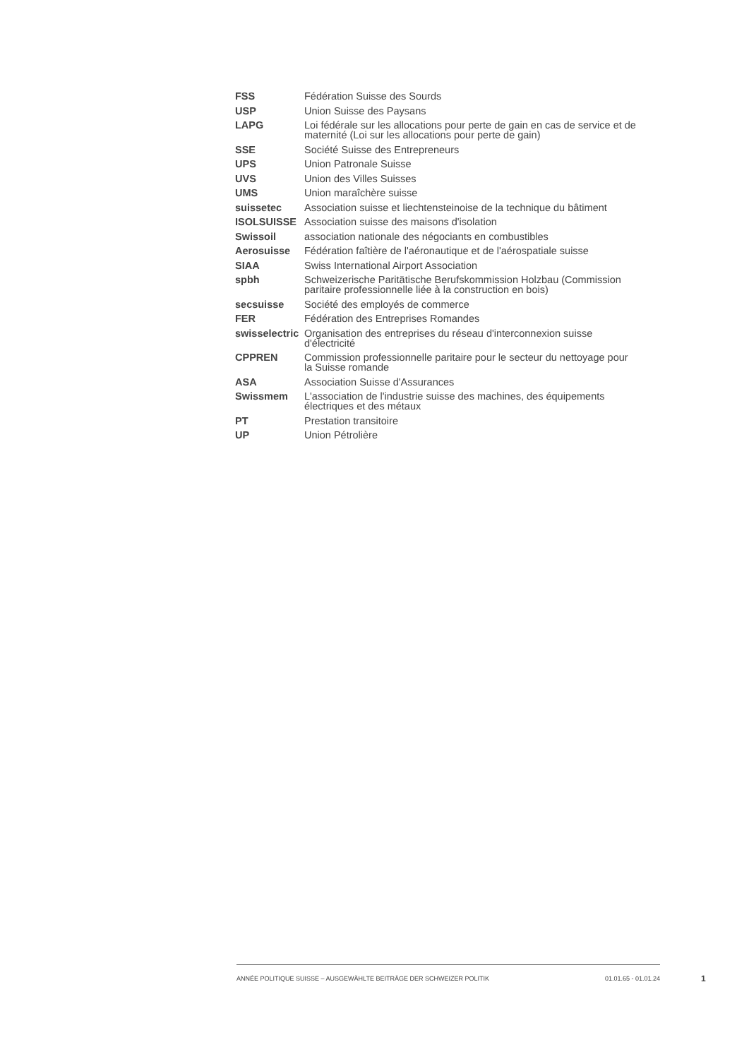| FSS | Fédération Suisse des Sourds |
| USP | Union Suisse des Paysans |
| LAPG | Loi fédérale sur les allocations pour perte de gain en cas de service et de maternité (Loi sur les allocations pour perte de gain) |
| SSE | Société Suisse des Entrepreneurs |
| UPS | Union Patronale Suisse |
| UVS | Union des Villes Suisses |
| UMS | Union maraîchère suisse |
| suissetec | Association suisse et liechtensteinoise de la technique du bâtiment |
| ISOLSUISSE | Association suisse des maisons d'isolation |
| Swissoil | association nationale des négociants en combustibles |
| Aerosuisse | Fédération faîtière de l'aéronautique et de l'aérospatiale suisse |
| SIAA | Swiss International Airport Association |
| spbh | Schweizerische Paritätische Berufskommission Holzbau (Commission paritaire professionnelle liée à la construction en bois) |
| secsuisse | Société des employés de commerce |
| FER | Fédération des Entreprises Romandes |
| swisselectric | Organisation des entreprises du réseau d'interconnexion suisse d'électricité |
| CPPREN | Commission professionnelle paritaire pour le secteur du nettoyage pour la Suisse romande |
| ASA | Association Suisse d'Assurances |
| Swissmem | L'association de l'industrie suisse des machines, des équipements électriques et des métaux |
| PT | Prestation transitoire |
| UP | Union Pétrolière |
ANNÉE POLITIQUE SUISSE – AUSGEWÄHLTE BEITRÄGE DER SCHWEIZER POLITIK 01.01.65 - 01.01.24
1